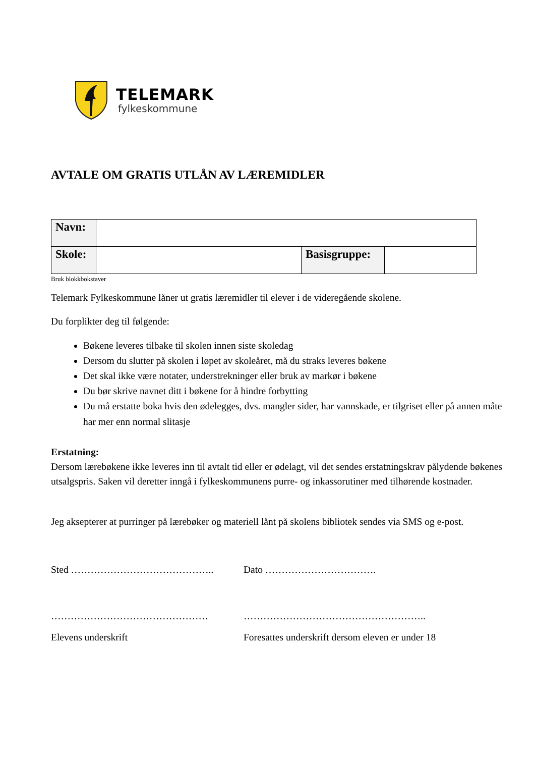TELEMARK
fylkeskommune
AVTALE OM GRATIS UTLÅN AV LÆREMIDLER
| Navn: | | | |
| Skole: | | Basisgruppe: | |
Bruk blokkbokstaver
Telemark Fylkeskommune låner ut gratis læremidler til elever i de videregående skolene.
Du forplikter deg til følgende:
Bøkene leveres tilbake til skolen innen siste skoledag
Dersom du slutter på skolen i løpet av skoleåret, må du straks leveres bøkene
Det skal ikke være notater, understrekninger eller bruk av markør i bøkene
Du bør skrive navnet ditt i bøkene for å hindre forbytting
Du må erstatte boka hvis den ødelegges, dvs. mangler sider, har vannskade, er tilgriset eller på annen måte har mer enn normal slitasje
Erstatning:
Dersom lærebøkene ikke leveres inn til avtalt tid eller er ødelagt, vil det sendes erstatningskrav pålydende bøkenes utsalgspris. Saken vil deretter inngå i fylkeskommunens purre- og inkassorutiner med tilhørende kostnader.
Jeg aksepterer at purringer på lærebøker og materiell lånt på skolens bibliotek sendes via SMS og e-post.
Sted …………………………………….. Dato …………………………….
………………………………………… ………………………………………………..
Elevens underskrift Foresattes underskrift dersom eleven er under 18